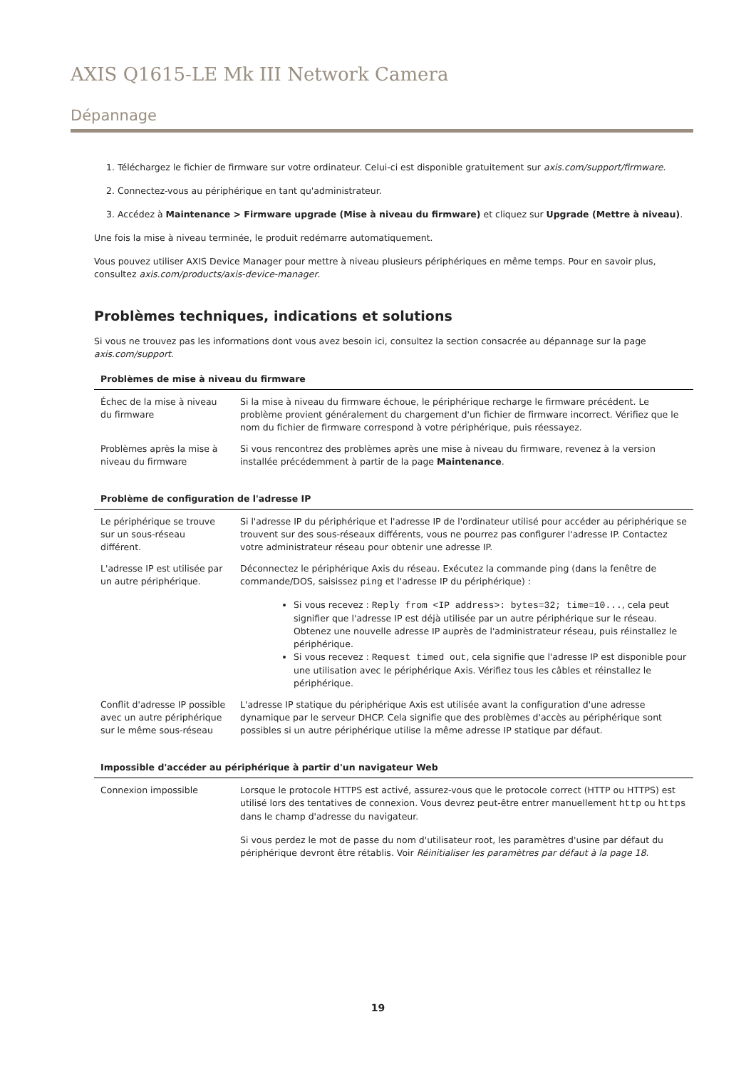AXIS Q1615-LE Mk III Network Camera
Dépannage
1. Téléchargez le fichier de firmware sur votre ordinateur. Celui-ci est disponible gratuitement sur axis.com/support/firmware.
2. Connectez-vous au périphérique en tant qu'administrateur.
3. Accédez à Maintenance > Firmware upgrade (Mise à niveau du firmware) et cliquez sur Upgrade (Mettre à niveau).
Une fois la mise à niveau terminée, le produit redémarre automatiquement.
Vous pouvez utiliser AXIS Device Manager pour mettre à niveau plusieurs périphériques en même temps. Pour en savoir plus, consultez axis.com/products/axis-device-manager.
Problèmes techniques, indications et solutions
Si vous ne trouvez pas les informations dont vous avez besoin ici, consultez la section consacrée au dépannage sur la page axis.com/support.
| Problèmes de mise à niveau du firmware | |
| --- | --- |
| Échec de la mise à niveau du firmware | Si la mise à niveau du firmware échoue, le périphérique recharge le firmware précédent. Le problème provient généralement du chargement d'un fichier de firmware incorrect. Vérifiez que le nom du fichier de firmware correspond à votre périphérique, puis réessayez. |
| Problèmes après la mise à niveau du firmware | Si vous rencontrez des problèmes après une mise à niveau du firmware, revenez à la version installée précédemment à partir de la page Maintenance . |
| Problème de configuration de l'adresse IP | |
| --- | --- |
| Le périphérique se trouve sur un sous-réseau différent. | Si l'adresse IP du périphérique et l'adresse IP de l'ordinateur utilisé pour accéder au périphérique se trouvent sur des sous-réseaux différents, vous ne pourrez pas configurer l'adresse IP. Contactez votre administrateur réseau pour obtenir une adresse IP. |
| L'adresse IP est utilisée par un autre périphérique. | Déconnectez le périphérique Axis du réseau. Exécutez la commande ping (dans la fenêtre de commande/DOS, saisissez ping et l'adresse IP du périphérique) : Si vous recevez : Reply from <IP address>: bytes=32; time=10... , cela peut signifier que l'adresse IP est déjà utilisée par un autre périphérique sur le réseau. Obtenez une nouvelle adresse IP auprès de l'administrateur réseau, puis réinstallez le périphérique. Si vous recevez : Request timed out , cela signifie que l'adresse IP est disponible pour une utilisation avec le périphérique Axis. Vérifiez tous les câbles et réinstallez le périphérique. |
| Conflit d'adresse IP possible avec un autre périphérique sur le même sous-réseau | L'adresse IP statique du périphérique Axis est utilisée avant la configuration d'une adresse dynamique par le serveur DHCP. Cela signifie que des problèmes d'accès au périphérique sont possibles si un autre périphérique utilise la même adresse IP statique par défaut. |
| Impossible d'accéder au périphérique à partir d'un navigateur Web | |
| --- | --- |
| Connexion impossible | Lorsque le protocole HTTPS est activé, assurez-vous que le protocole correct (HTTP ou HTTPS) est utilisé lors des tentatives de connexion. Vous devrez peut-être entrer manuellement http ou https dans le champ d'adresse du navigateur. Si vous perdez le mot de passe du nom d'utilisateur root, les paramètres d'usine par défaut du périphérique devront être rétablis. Voir Réinitialiser les paramètres par défaut à la page 18 . |
19